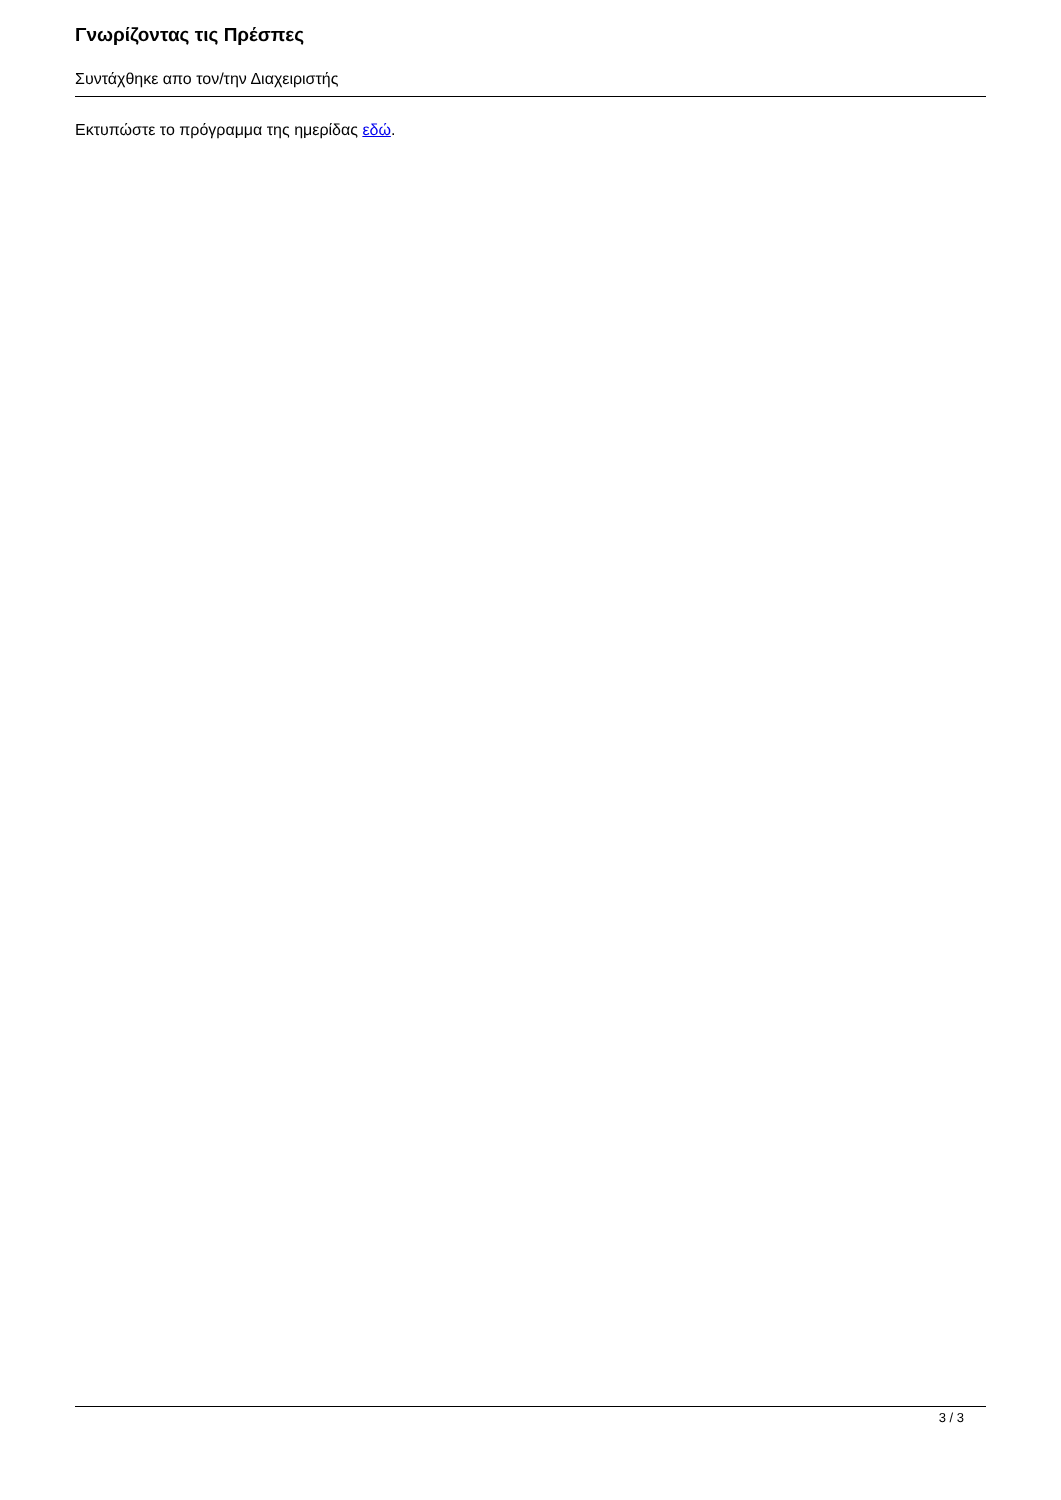Γνωρίζοντας τις Πρέσπες
Συντάχθηκε απο τον/την Διαχειριστής
Εκτυπώστε το πρόγραμμα της ημερίδας εδώ.
3 / 3